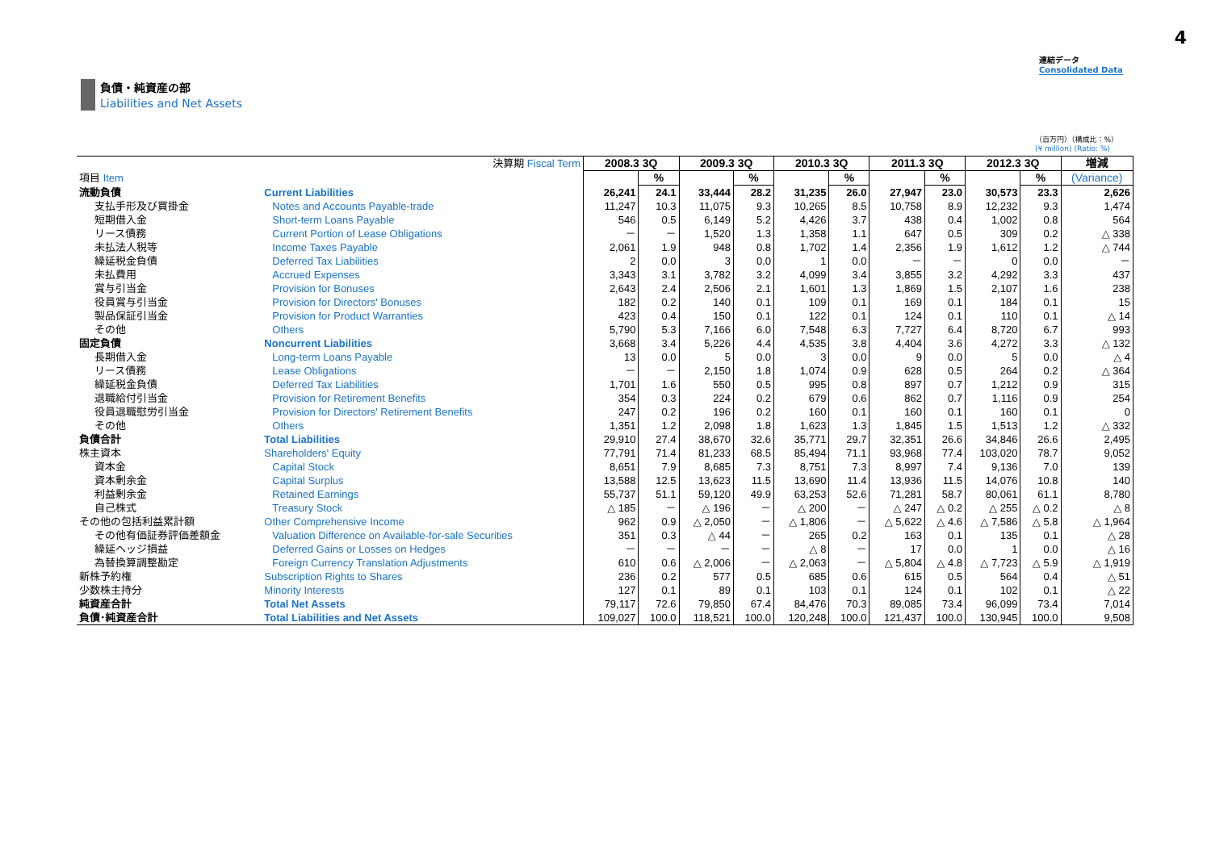4
連結データ
Consolidated Data
負債・純資産の部
Liabilities and Net Assets
（百万円）（構成比：%）
(¥ million) (Ratio: %)
| 決算期 Fiscal Term | | 2008.3 3Q | | 2009.3 3Q | | 2010.3 3Q | | 2011.3 3Q | | 2012.3 3Q | | 増減 |
| 項目 Item | | | % | | % | | % | | % | | % | (Variance) |
| 流動負債 | Current Liabilities | 26,241 | 24.1 | 33,444 | 28.2 | 31,235 | 26.0 | 27,947 | 23.0 | 30,573 | 23.3 | 2,626 |
| 支払手形及び買掛金 | Notes and Accounts Payable-trade | 11,247 | 10.3 | 11,075 | 9.3 | 10,265 | 8.5 | 10,758 | 8.9 | 12,232 | 9.3 | 1,474 |
| 短期借入金 | Short-term Loans Payable | 546 | 0.5 | 6,149 | 5.2 | 4,426 | 3.7 | 438 | 0.4 | 1,002 | 0.8 | 564 |
| リース債務 | Current Portion of Lease Obligations | － | － | 1,520 | 1.3 | 1,358 | 1.1 | 647 | 0.5 | 309 | 0.2 | △ 338 |
| 未払法人税等 | Income Taxes Payable | 2,061 | 1.9 | 948 | 0.8 | 1,702 | 1.4 | 2,356 | 1.9 | 1,612 | 1.2 | △ 744 |
| 繰延税金負債 | Deferred Tax Liabilities | 2 | 0.0 | 3 | 0.0 | 1 | 0.0 | － | － | 0 | 0.0 | － |
| 未払費用 | Accrued Expenses | 3,343 | 3.1 | 3,782 | 3.2 | 4,099 | 3.4 | 3,855 | 3.2 | 4,292 | 3.3 | 437 |
| 賞与引当金 | Provision for Bonuses | 2,643 | 2.4 | 2,506 | 2.1 | 1,601 | 1.3 | 1,869 | 1.5 | 2,107 | 1.6 | 238 |
| 役員賞与引当金 | Provision for Directors' Bonuses | 182 | 0.2 | 140 | 0.1 | 109 | 0.1 | 169 | 0.1 | 184 | 0.1 | 15 |
| 製品保証引当金 | Provision for Product Warranties | 423 | 0.4 | 150 | 0.1 | 122 | 0.1 | 124 | 0.1 | 110 | 0.1 | △ 14 |
| その他 | Others | 5,790 | 5.3 | 7,166 | 6.0 | 7,548 | 6.3 | 7,727 | 6.4 | 8,720 | 6.7 | 993 |
| 固定負債 | Noncurrent Liabilities | 3,668 | 3.4 | 5,226 | 4.4 | 4,535 | 3.8 | 4,404 | 3.6 | 4,272 | 3.3 | △ 132 |
| 長期借入金 | Long-term Loans Payable | 13 | 0.0 | 5 | 0.0 | 3 | 0.0 | 9 | 0.0 | 5 | 0.0 | △ 4 |
| リース債務 | Lease Obligations | － | － | 2,150 | 1.8 | 1,074 | 0.9 | 628 | 0.5 | 264 | 0.2 | △ 364 |
| 繰延税金負債 | Deferred Tax Liabilities | 1,701 | 1.6 | 550 | 0.5 | 995 | 0.8 | 897 | 0.7 | 1,212 | 0.9 | 315 |
| 退職給付引当金 | Provision for Retirement Benefits | 354 | 0.3 | 224 | 0.2 | 679 | 0.6 | 862 | 0.7 | 1,116 | 0.9 | 254 |
| 役員退職慰労引当金 | Provision for Directors' Retirement Benefits | 247 | 0.2 | 196 | 0.2 | 160 | 0.1 | 160 | 0.1 | 160 | 0.1 | 0 |
| その他 | Others | 1,351 | 1.2 | 2,098 | 1.8 | 1,623 | 1.3 | 1,845 | 1.5 | 1,513 | 1.2 | △ 332 |
| 負債合計 | Total Liabilities | 29,910 | 27.4 | 38,670 | 32.6 | 35,771 | 29.7 | 32,351 | 26.6 | 34,846 | 26.6 | 2,495 |
| 株主資本 | Shareholders' Equity | 77,791 | 71.4 | 81,233 | 68.5 | 85,494 | 71.1 | 93,968 | 77.4 | 103,020 | 78.7 | 9,052 |
| 資本金 | Capital Stock | 8,651 | 7.9 | 8,685 | 7.3 | 8,751 | 7.3 | 8,997 | 7.4 | 9,136 | 7.0 | 139 |
| 資本剰余金 | Capital Surplus | 13,588 | 12.5 | 13,623 | 11.5 | 13,690 | 11.4 | 13,936 | 11.5 | 14,076 | 10.8 | 140 |
| 利益剰余金 | Retained Earnings | 55,737 | 51.1 | 59,120 | 49.9 | 63,253 | 52.6 | 71,281 | 58.7 | 80,061 | 61.1 | 8,780 |
| 自己株式 | Treasury Stock | △ 185 | － | △ 196 | － | △ 200 | － | △ 247 | △ 0.2 | △ 255 | △ 0.2 | △ 8 |
| その他の包括利益累計額 | Other Comprehensive Income | 962 | 0.9 | △ 2,050 | － | △ 1,806 | － | △ 5,622 | △ 4.6 | △ 7,586 | △ 5.8 | △ 1,964 |
| その他有価証券評価差額金 | Valuation Difference on Available-for-sale Securities | 351 | 0.3 | △ 44 | － | 265 | 0.2 | 163 | 0.1 | 135 | 0.1 | △ 28 |
| 繰延ヘッジ損益 | Deferred Gains or Losses on Hedges | － | － | － | － | △ 8 | － | 17 | 0.0 | 1 | 0.0 | △ 16 |
| 為替換算調整勘定 | Foreign Currency Translation Adjustments | 610 | 0.6 | △ 2,006 | － | △ 2,063 | － | △ 5,804 | △ 4.8 | △ 7,723 | △ 5.9 | △ 1,919 |
| 新株予約権 | Subscription Rights to Shares | 236 | 0.2 | 577 | 0.5 | 685 | 0.6 | 615 | 0.5 | 564 | 0.4 | △ 51 |
| 少数株主持分 | Minority Interests | 127 | 0.1 | 89 | 0.1 | 103 | 0.1 | 124 | 0.1 | 102 | 0.1 | △ 22 |
| 純資産合計 | Total Net Assets | 79,117 | 72.6 | 79,850 | 67.4 | 84,476 | 70.3 | 89,085 | 73.4 | 96,099 | 73.4 | 7,014 |
| 負債･純資産合計 | Total Liabilities and Net Assets | 109,027 | 100.0 | 118,521 | 100.0 | 120,248 | 100.0 | 121,437 | 100.0 | 130,945 | 100.0 | 9,508 |